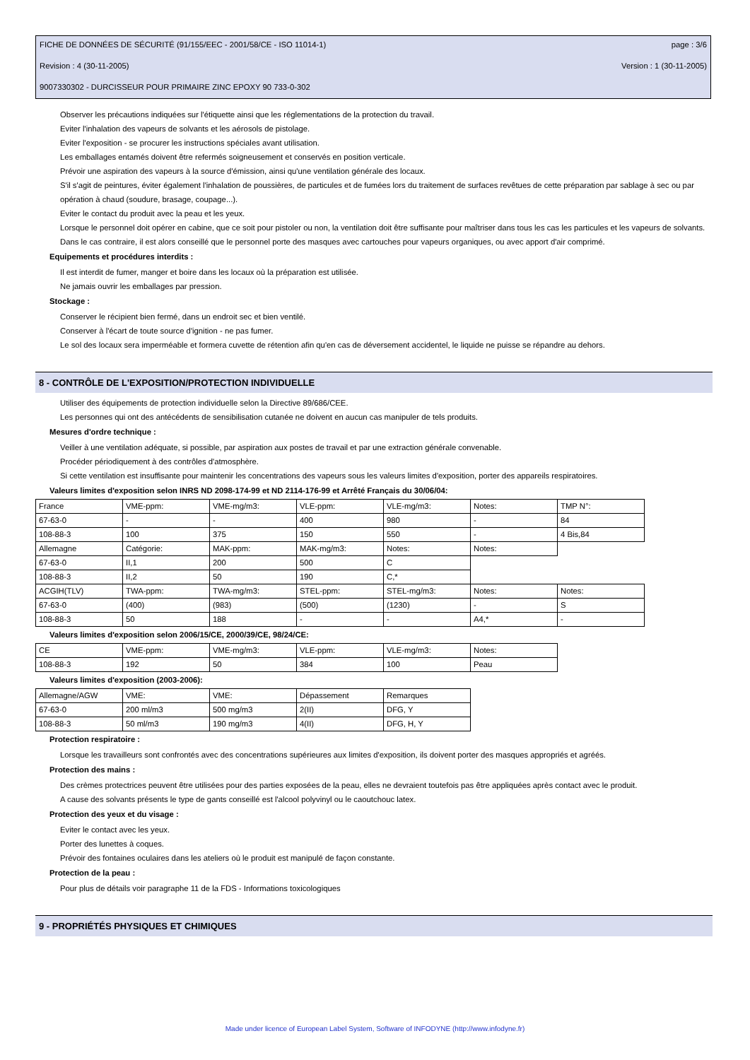FICHE DE DONNÉES DE SÉCURITÉ (91/155/EEC - 2001/58/CE - ISO 11014-1) page : 3/6
Revision : 4 (30-11-2005) Version : 1 (30-11-2005)
9007330302 - DURCISSEUR POUR PRIMAIRE ZINC EPOXY 90 733-0-302
Observer les précautions indiquées sur l'étiquette ainsi que les réglementations de la protection du travail.
Eviter l'inhalation des vapeurs de solvants et les aérosols de pistolage.
Eviter l'exposition - se procurer les instructions spéciales avant utilisation.
Les emballages entamés doivent être refermés soigneusement et conservés en position verticale.
Prévoir une aspiration des vapeurs à la source d'émission, ainsi qu'une ventilation générale des locaux.
S'il s'agit de peintures, éviter également l'inhalation de poussières, de particules et de fumées lors du traitement de surfaces revêtues de cette préparation par sablage à sec ou par opération à chaud (soudure, brasage, coupage...).
Eviter le contact du produit avec la peau et les yeux.
Lorsque le personnel doit opérer en cabine, que ce soit pour pistoler ou non, la ventilation doit être suffisante pour maîtriser dans tous les cas les particules et les vapeurs de solvants.
Dans le cas contraire, il est alors conseillé que le personnel porte des masques avec cartouches pour vapeurs organiques, ou avec apport d'air comprimé.
Equipements et procédures interdits :
Il est interdit de fumer, manger et boire dans les locaux où la préparation est utilisée.
Ne jamais ouvrir les emballages par pression.
Stockage :
Conserver le récipient bien fermé, dans un endroit sec et bien ventilé.
Conserver à l'écart de toute source d'ignition - ne pas fumer.
Le sol des locaux sera imperméable et formera cuvette de rétention afin qu'en cas de déversement accidentel, le liquide ne puisse se répandre au dehors.
8 - CONTRÔLE DE L'EXPOSITION/PROTECTION INDIVIDUELLE
Utiliser des équipements de protection individuelle selon la Directive 89/686/CEE.
Les personnes qui ont des antécédents de sensibilisation cutanée ne doivent en aucun cas manipuler de tels produits.
Mesures d'ordre technique :
Veiller à une ventilation adéquate, si possible, par aspiration aux postes de travail et par une extraction générale convenable.
Procéder périodiquement à des contrôles d'atmosphère.
Si cette ventilation est insuffisante pour maintenir les concentrations des vapeurs sous les valeurs limites d'exposition, porter des appareils respiratoires.
Valeurs limites d'exposition selon INRS ND 2098-174-99 et ND 2114-176-99 et Arrêté Français du 30/06/04:
| France | VME-ppm: | VME-mg/m3: | VLE-ppm: | VLE-mg/m3: | Notes: | TMP N°: |
| 67-63-0 | - | - | 400 | 980 | - | 84 |
| 108-88-3 | 100 | 375 | 150 | 550 | - | 4 Bis,84 |
| Allemagne | Catégorie: | MAK-ppm: | MAK-mg/m3: | Notes: | Notes: | |
| 67-63-0 | II,1 | 200 | 500 | C | | |
| 108-88-3 | II,2 | 50 | 190 | C,* | | |
| ACGIH(TLV) | TWA-ppm: | TWA-mg/m3: | STEL-ppm: | STEL-mg/m3: | Notes: | Notes: |
| 67-63-0 | (400) | (983) | (500) | (1230) | - | S |
| 108-88-3 | 50 | 188 | - | - | A4,* | - |
Valeurs limites d'exposition selon 2006/15/CE, 2000/39/CE, 98/24/CE:
| CE | VME-ppm: | VME-mg/m3: | VLE-ppm: | VLE-mg/m3: | Notes: |
| 108-88-3 | 192 | 50 | 384 | 100 | Peau |
Valeurs limites d'exposition (2003-2006):
| Allemagne/AGW | VME: | VME: | Dépassement | Remarques |
| 67-63-0 | 200 ml/m3 | 500 mg/m3 | 2(II) | DFG, Y |
| 108-88-3 | 50 ml/m3 | 190 mg/m3 | 4(II) | DFG, H, Y |
Protection respiratoire :
Lorsque les travailleurs sont confrontés avec des concentrations supérieures aux limites d'exposition, ils doivent porter des masques appropriés et agréés.
Protection des mains :
Des crèmes protectrices peuvent être utilisées pour des parties exposées de la peau, elles ne devraient toutefois pas être appliquées après contact avec le produit.
A cause des solvants présents le type de gants conseillé est l'alcool polyvinyl ou le caoutchouc latex.
Protection des yeux et du visage :
Eviter le contact avec les yeux.
Porter des lunettes à coques.
Prévoir des fontaines oculaires dans les ateliers où le produit est manipulé de façon constante.
Protection de la peau :
Pour plus de détails voir paragraphe 11 de la FDS - Informations toxicologiques
9 - PROPRIÉTÉS PHYSIQUES ET CHIMIQUES
Made under licence of European Label System, Software of INFODYNE (http://www.infodyne.fr)